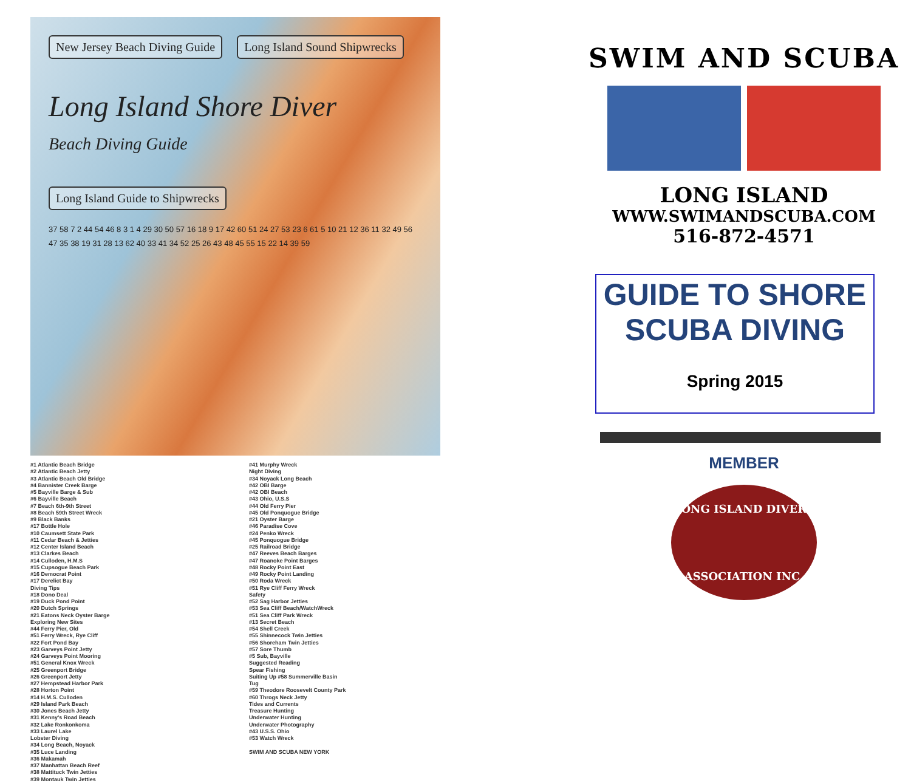New Jersey Beach Diving Guide Long Island Sound Shipwrecks
Long Island Shore Diver
Beach Diving Guide
Long Island Guide to Shipwrecks
37 58 7 2 44 54 46 8 3 1 4 29 30 50 57 16 18 9 17 42 60 51 24 27 53 23 6 61 5 10 21 12 36 11 32 49 56 47 35 38 19 31 28 13 62 40 33 41 34 52 25 26 43 48 45 55 15 22 14 39 59
#1 Atlantic Beach Bridge
#2 Atlantic Beach Jetty
#3 Atlantic Beach Old Bridge
#4 Bannister Creek Barge
#5 Bayville Barge & Sub
#6 Bayville Beach
#7 Beach 6th-9th Street
#8 Beach 59th Street Wreck
#9 Black Banks
#17 Bottle Hole
#10 Caumsett State Park
#11 Cedar Beach & Jetties
#12 Center Island Beach
#13 Clarkes Beach
#14 Culloden, H.M.S
#15 Cupsogue Beach Park
#16 Democrat Point
#17 Derelict Bay
Diving Tips
#18 Dono Deal
#19 Duck Pond Point
#20 Dutch Springs
#21 Eatons Neck Oyster Barge
Exploring New Sites
#44 Ferry Pier, Old
#51 Ferry Wreck, Rye Cliff
#22 Fort Pond Bay
#23 Garveys Point Jetty
#24 Garveys Point Mooring
#51 General Knox Wreck
#25 Greenport Bridge
#26 Greenport Jetty
#27 Hempstead Harbor Park
#28 Horton Point
#14 H.M.S. Culloden
#29 Island Park Beach
#30 Jones Beach Jetty
#31 Kenny's Road Beach
#32 Lake Ronkonkoma
#33 Laurel Lake
Lobster Diving
#34 Long Beach, Noyack
#35 Luce Landing
#36 Makamah
#37 Manhattan Beach Reef
#38 Mattituck Twin Jetties
#39 Montauk Twin Jetties
#41 Murphy Wreck
Night Diving
#34 Noyack Long Beach
#42 OBI Barge
#42 OBI Beach
#43 Ohio, U.S.S
#44 Old Ferry Pier
#45 Old Ponquogue Bridge
#21 Oyster Barge
#46 Paradise Cove
#24 Penko Wreck
#45 Ponquogue Bridge
#25 Railroad Bridge
#47 Reeves Beach Barges
#47 Roanoke Point Barges
#48 Rocky Point East
#49 Rocky Point Landing
#50 Roda Wreck
#51 Rye Cliff Ferry Wreck
Safety
#52 Sag Harbor Jetties
#53 Sea Cliff Beach/WatchWreck
#51 Sea Cliff Park Wreck
#13 Secret Beach
#54 Shell Creek
#55 Shinnecock Twin Jetties
#56 Shoreham Twin Jetties
#57 Sore Thumb
#5 Sub, Bayville
Suggested Reading
Spear Fishing
Suiting Up #58 Summerville Basin
Tug
#59 Theodore Roosevelt County Park
#60 Throgs Neck Jetty
Tides and Currents
Treasure Hunting
Underwater Hunting
Underwater Photography
#43 U.S.S. Ohio
#53 Watch Wreck
SWIM AND SCUBA NEW YORK
SWIM AND SCUBA
LONG ISLAND
WWW.SWIMANDSCUBA.COM
516-872-4571
GUIDE TO SHORE SCUBA DIVING
Spring 2015
MEMBER
LONG ISLAND DIVERS
ASSOCIATION INC.